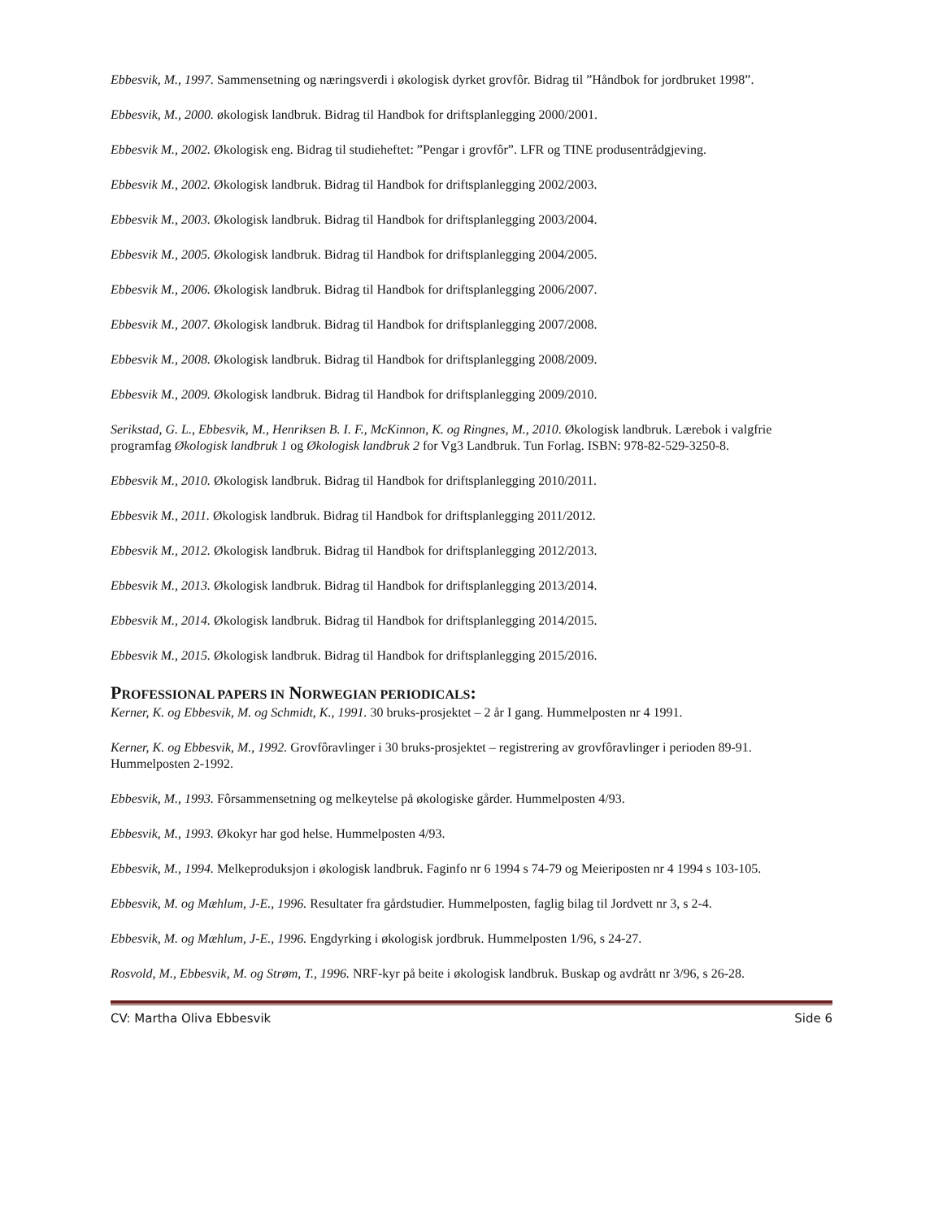Ebbesvik, M., 1997. Sammensetning og næringsverdi i økologisk dyrket grovfôr. Bidrag til ”Håndbok for jordbruket 1998”.
Ebbesvik, M., 2000. økologisk landbruk. Bidrag til Handbok for driftsplanlegging 2000/2001.
Ebbesvik M., 2002. Økologisk eng. Bidrag til studieheftet: ”Pengar i grovfôr”. LFR og TINE produsentrådgjeving.
Ebbesvik M., 2002. Økologisk landbruk. Bidrag til Handbok for driftsplanlegging 2002/2003.
Ebbesvik M., 2003. Økologisk landbruk. Bidrag til Handbok for driftsplanlegging 2003/2004.
Ebbesvik M., 2005. Økologisk landbruk. Bidrag til Handbok for driftsplanlegging 2004/2005.
Ebbesvik M., 2006. Økologisk landbruk. Bidrag til Handbok for driftsplanlegging 2006/2007.
Ebbesvik M., 2007. Økologisk landbruk. Bidrag til Handbok for driftsplanlegging 2007/2008.
Ebbesvik M., 2008. Økologisk landbruk. Bidrag til Handbok for driftsplanlegging 2008/2009.
Ebbesvik M., 2009. Økologisk landbruk. Bidrag til Handbok for driftsplanlegging 2009/2010.
Serikstad, G. L., Ebbesvik, M., Henriksen B. I. F., McKinnon, K. og Ringnes, M., 2010. Økologisk landbruk. Lærebok i valgfrie programfag Økologisk landbruk 1 og Økologisk landbruk 2 for Vg3 Landbruk. Tun Forlag. ISBN: 978-82-529-3250-8.
Ebbesvik M., 2010. Økologisk landbruk. Bidrag til Handbok for driftsplanlegging 2010/2011.
Ebbesvik M., 2011. Økologisk landbruk. Bidrag til Handbok for driftsplanlegging 2011/2012.
Ebbesvik M., 2012. Økologisk landbruk. Bidrag til Handbok for driftsplanlegging 2012/2013.
Ebbesvik M., 2013. Økologisk landbruk. Bidrag til Handbok for driftsplanlegging 2013/2014.
Ebbesvik M., 2014. Økologisk landbruk. Bidrag til Handbok for driftsplanlegging 2014/2015.
Ebbesvik M., 2015. Økologisk landbruk. Bidrag til Handbok for driftsplanlegging 2015/2016.
PROFESSIONAL PAPERS IN NORWEGIAN PERIODICALS:
Kerner, K. og Ebbesvik, M. og Schmidt, K., 1991. 30 bruks-prosjektet – 2 år I gang. Hummelposten nr 4 1991.
Kerner, K. og Ebbesvik, M., 1992. Grovfôravlinger i 30 bruks-prosjektet – registrering av grovfôravlinger i perioden 89-91. Hummelposten 2-1992.
Ebbesvik, M., 1993. Fôrsammensetning og melkeytelse på økologiske gårder. Hummelposten 4/93.
Ebbesvik, M., 1993. Økokyr har god helse. Hummelposten 4/93.
Ebbesvik, M., 1994. Melkeproduksjon i økologisk landbruk. Faginfo nr 6 1994 s 74-79 og Meieriposten nr 4 1994 s 103-105.
Ebbesvik, M. og Mæhlum, J-E., 1996. Resultater fra gårdstudier. Hummelposten, faglig bilag til Jordvett nr 3, s 2-4.
Ebbesvik, M. og Mæhlum, J-E., 1996. Engdyrking i økologisk jordbruk. Hummelposten 1/96, s 24-27.
Rosvold, M., Ebbesvik, M. og Strøm, T., 1996. NRF-kyr på beite i økologisk landbruk. Buskap og avdrått nr 3/96, s 26-28.
CV: Martha Oliva Ebbesvik Side 6